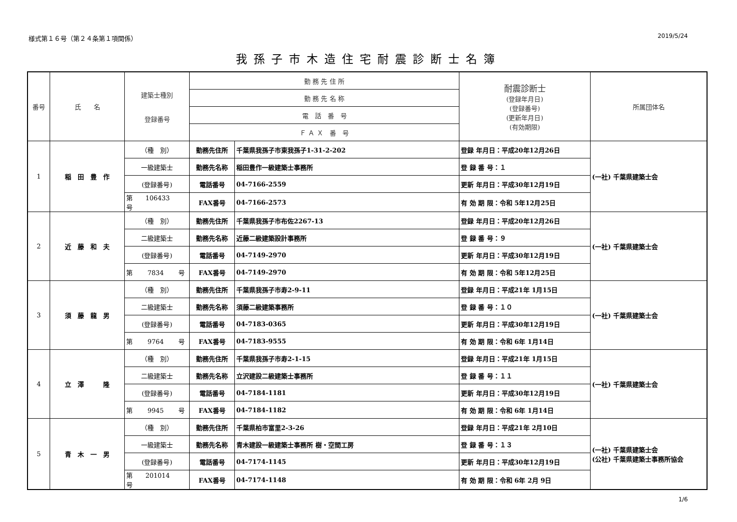様式第１６号（第２４条第１項関係） 2019/5/24
我孫子市木造住宅耐震診断士名簿
| 番号 | 氏 名 | 建築士種別 登録番号 | 勤 務 先 住 所 | | 耐震診断士 (登録年月日) (登録番号) (更新年月日) (有効期限) | 所属団体名 |
| --- | --- | --- | --- | --- | --- | --- |
| | | | 勤 務 先 名 称 | | | |
| | | | 電 話 番 号 | | | |
| | | | Ｆ Ａ Ｘ 番 号 | | | |
| 1 | 稲 田 豊 作 | （種 別） | 勤務先住所 | 千葉県我孫子市東我孫子1-31-2-202 | 登録 年月日：平成20年12月26日 | (一社) 千葉県建築士会 |
| | | 一級建築士 | 勤務先名称 | 稲田豊作一級建築士事務所 | 登 録 番 号：１ | |
| | | (登録番号) | 電話番号 | 04-7166-2559 | 更新 年月日：平成30年12月19日 | |
| | | 第 106433 号 | FAX番号 | 04-7166-2573 | 有 効 期 限：令和 5年12月25日 | |
| 2 | 近 藤 和 夫 | （種 別） | 勤務先住所 | 千葉県我孫子市布佐2267-13 | 登録 年月日：平成20年12月26日 | (一社) 千葉県建築士会 |
| | | 二級建築士 | 勤務先名称 | 近藤二級建築設計事務所 | 登 録 番 号：９ | |
| | | (登録番号) | 電話番号 | 04-7149-2970 | 更新 年月日：平成30年12月19日 | |
| | | 第 7834 号 | FAX番号 | 04-7149-2970 | 有 効 期 限：令和 5年12月25日 | |
| 3 | 須 藤 龍 男 | （種 別） | 勤務先住所 | 千葉県我孫子市寿2-9-11 | 登録 年月日：平成21年 1月15日 | (一社) 千葉県建築士会 |
| | | 二級建築士 | 勤務先名称 | 須藤二級建築事務所 | 登 録 番 号：１０ | |
| | | (登録番号) | 電話番号 | 04-7183-0365 | 更新 年月日：平成30年12月19日 | |
| | | 第 9764 号 | FAX番号 | 04-7183-9555 | 有 効 期 限：令和 6年 1月14日 | |
| 4 | 立 澤 隆 | （種 別） | 勤務先住所 | 千葉県我孫子市寿2-1-15 | 登録 年月日：平成21年 1月15日 | (一社) 千葉県建築士会 |
| | | 二級建築士 | 勤務先名称 | 立沢建設二級建築士事務所 | 登 録 番 号：１１ | |
| | | (登録番号) | 電話番号 | 04-7184-1181 | 更新 年月日：平成30年12月19日 | |
| | | 第 9945 号 | FAX番号 | 04-7184-1182 | 有 効 期 限：令和 6年 1月14日 | |
| 5 | 青 木 一 男 | （種 別） | 勤務先住所 | 千葉県柏市富里2-3-26 | 登録 年月日：平成21年 2月10日 | (一社) 千葉県建築士会 (公社) 千葉県建築士事務所協会 |
| | | 一級建築士 | 勤務先名称 | 青木建設一級建築士事務所 樹・空間工房 | 登 録 番 号：１３ | |
| | | (登録番号) | 電話番号 | 04-7174-1145 | 更新 年月日：平成30年12月19日 | |
| | | 第 201014 号 | FAX番号 | 04-7174-1148 | 有 効 期 限：令和 6年 2月 9日 | |
1/6